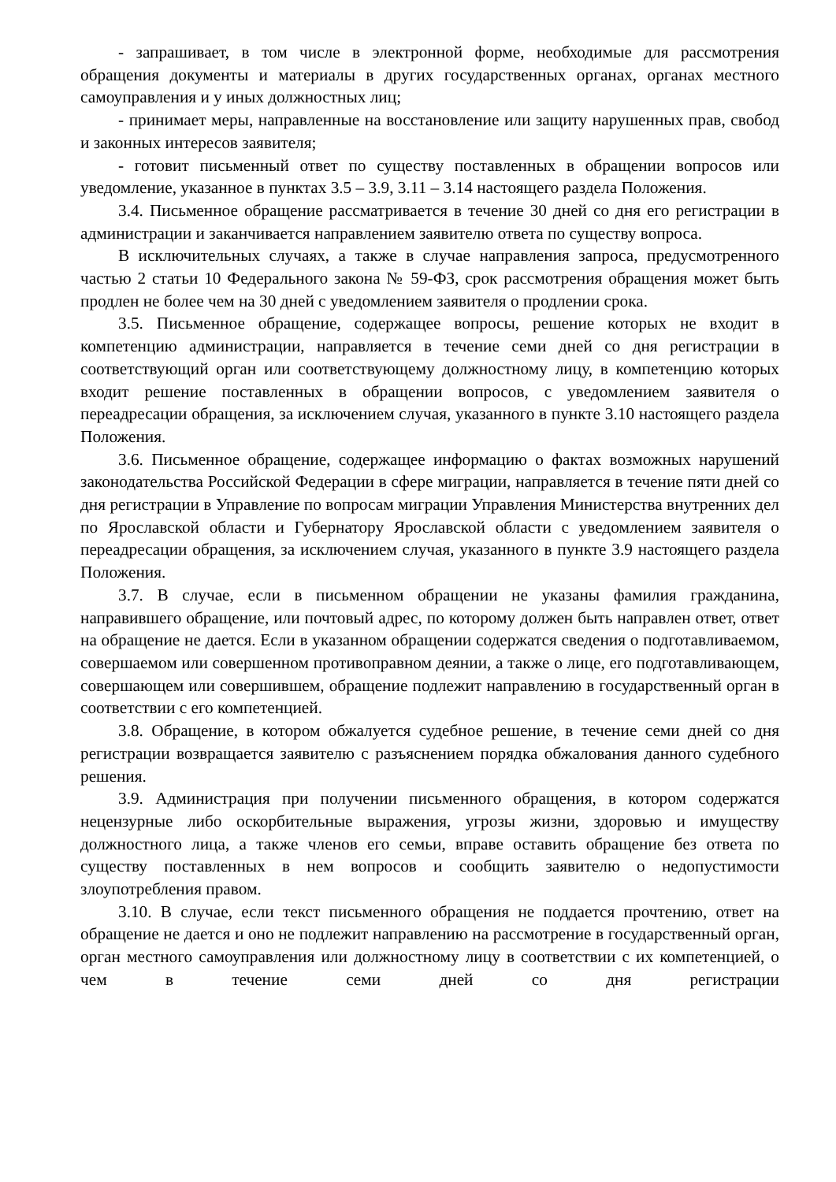- запрашивает, в том числе в электронной форме, необходимые для рассмотрения обращения документы и материалы в других государственных органах, органах местного самоуправления и у иных должностных лиц;
- принимает меры, направленные на восстановление или защиту нарушенных прав, свобод и законных интересов заявителя;
- готовит письменный ответ по существу поставленных в обращении вопросов или уведомление, указанное в пунктах 3.5 – 3.9, 3.11 – 3.14 настоящего раздела Положения.
3.4. Письменное обращение рассматривается в течение 30 дней со дня его регистрации в администрации и заканчивается направлением заявителю ответа по существу вопроса.
В исключительных случаях, а также в случае направления запроса, предусмотренного частью 2 статьи 10 Федерального закона № 59-ФЗ, срок рассмотрения обращения может быть продлен не более чем на 30 дней с уведомлением заявителя о продлении срока.
3.5. Письменное обращение, содержащее вопросы, решение которых не входит в компетенцию администрации, направляется в течение семи дней со дня регистрации в соответствующий орган или соответствующему должностному лицу, в компетенцию которых входит решение поставленных в обращении вопросов, с уведомлением заявителя о переадресации обращения, за исключением случая, указанного в пункте 3.10 настоящего раздела Положения.
3.6. Письменное обращение, содержащее информацию о фактах возможных нарушений законодательства Российской Федерации в сфере миграции, направляется в течение пяти дней со дня регистрации в Управление по вопросам миграции Управления Министерства внутренних дел по Ярославской области и Губернатору Ярославской области с уведомлением заявителя о переадресации обращения, за исключением случая, указанного в пункте 3.9 настоящего раздела Положения.
3.7. В случае, если в письменном обращении не указаны фамилия гражданина, направившего обращение, или почтовый адрес, по которому должен быть направлен ответ, ответ на обращение не дается. Если в указанном обращении содержатся сведения о подготавливаемом, совершаемом или совершенном противоправном деянии, а также о лице, его подготавливающем, совершающем или совершившем, обращение подлежит направлению в государственный орган в соответствии с его компетенцией.
3.8. Обращение, в котором обжалуется судебное решение, в течение семи дней со дня регистрации возвращается заявителю с разъяснением порядка обжалования данного судебного решения.
3.9. Администрация при получении письменного обращения, в котором содержатся нецензурные либо оскорбительные выражения, угрозы жизни, здоровью и имуществу должностного лица, а также членов его семьи, вправе оставить обращение без ответа по существу поставленных в нем вопросов и сообщить заявителю о недопустимости злоупотребления правом.
3.10. В случае, если текст письменного обращения не поддается прочтению, ответ на обращение не дается и оно не подлежит направлению на рассмотрение в государственный орган, орган местного самоуправления или должностному лицу в соответствии с их компетенцией, о чем в течение семи дней со дня регистрации